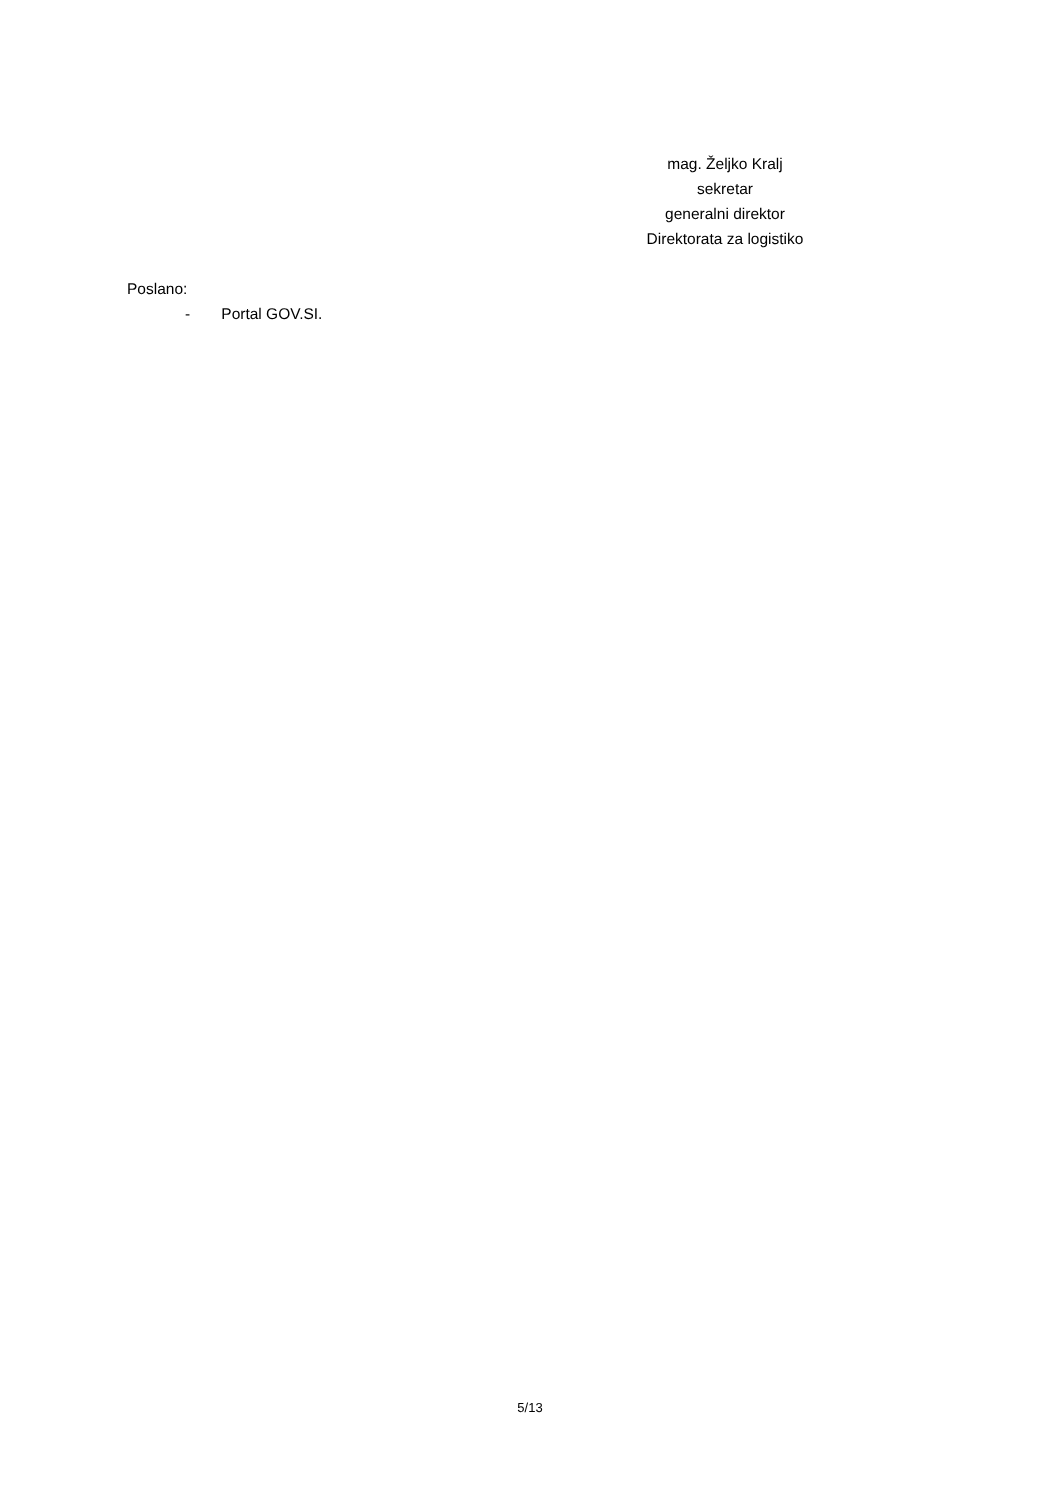mag. Željko Kralj
sekretar
generalni direktor
Direktorata za logistiko
Poslano:
- Portal GOV.SI.
5/13